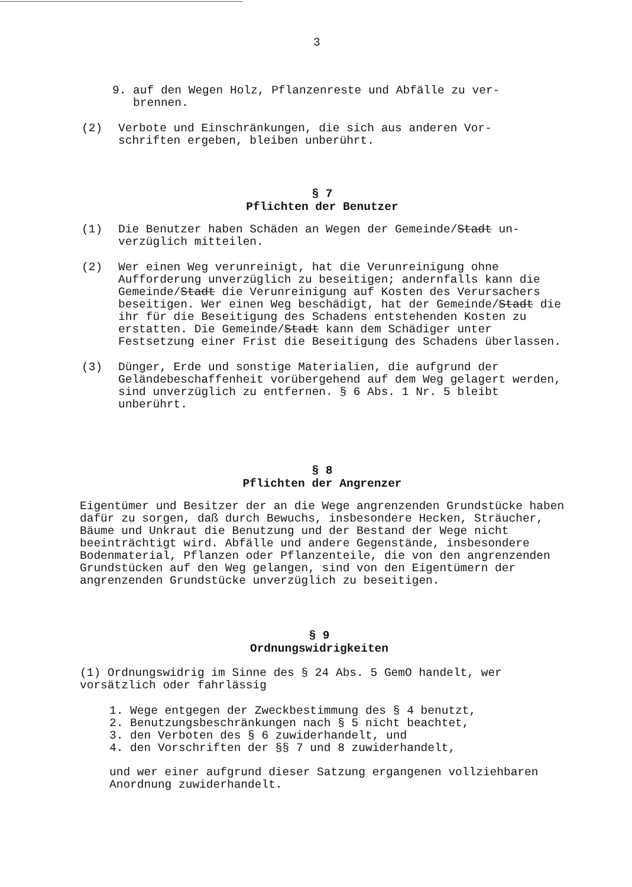3
9. auf den Wegen Holz, Pflanzenreste und Abfälle zu ver-
brennen.
(2) Verbote und Einschränkungen, die sich aus anderen Vor-
schriften ergeben, bleiben unberührt.
§ 7
Pflichten der Benutzer
(1) Die Benutzer haben Schäden an Wegen der Gemeinde/Stadt un-
verzüglich mitteilen.
(2) Wer einen Weg verunreinigt, hat die Verunreinigung ohne Aufforderung unverzüglich zu beseitigen; andernfalls kann die Gemeinde/Stadt die Verunreinigung auf Kosten des Verursachers beseitigen. Wer einen Weg beschädigt, hat der Gemeinde/Stadt die ihr für die Beseitigung des Schadens entstehenden Kosten zu erstatten. Die Gemeinde/Stadt kann dem Schädiger unter Festsetzung einer Frist die Beseitigung des Schadens überlassen.
(3) Dünger, Erde und sonstige Materialien, die aufgrund der Geländebeschaffenheit vorübergehend auf dem Weg gelagert werden, sind unverzüglich zu entfernen. § 6 Abs. 1 Nr. 5 bleibt unberührt.
§ 8
Pflichten der Angrenzer
Eigentümer und Besitzer der an die Wege angrenzenden Grundstücke haben dafür zu sorgen, daß durch Bewuchs, insbesondere Hecken, Sträucher, Bäume und Unkraut die Benutzung und der Bestand der Wege nicht beeinträchtigt wird. Abfälle und andere Gegenstände, insbesondere Bodenmaterial, Pflanzen oder Pflanzenteile, die von den angrenzenden Grundstücken auf den Weg gelangen, sind von den Eigentümern der angrenzenden Grundstücke unverzüglich zu beseitigen.
§ 9
Ordnungswidrigkeiten
(1) Ordnungswidrig im Sinne des § 24 Abs. 5 GemO handelt, wer vorsätzlich oder fahrlässig
1. Wege entgegen der Zweckbestimmung des § 4 benutzt,
2. Benutzungsbeschränkungen nach § 5 nicht beachtet,
3. den Verboten des § 6 zuwiderhandelt, und
4. den Vorschriften der §§ 7 und 8 zuwiderhandelt,
und wer einer aufgrund dieser Satzung ergangenen vollziehbaren Anordnung zuwiderhandelt.